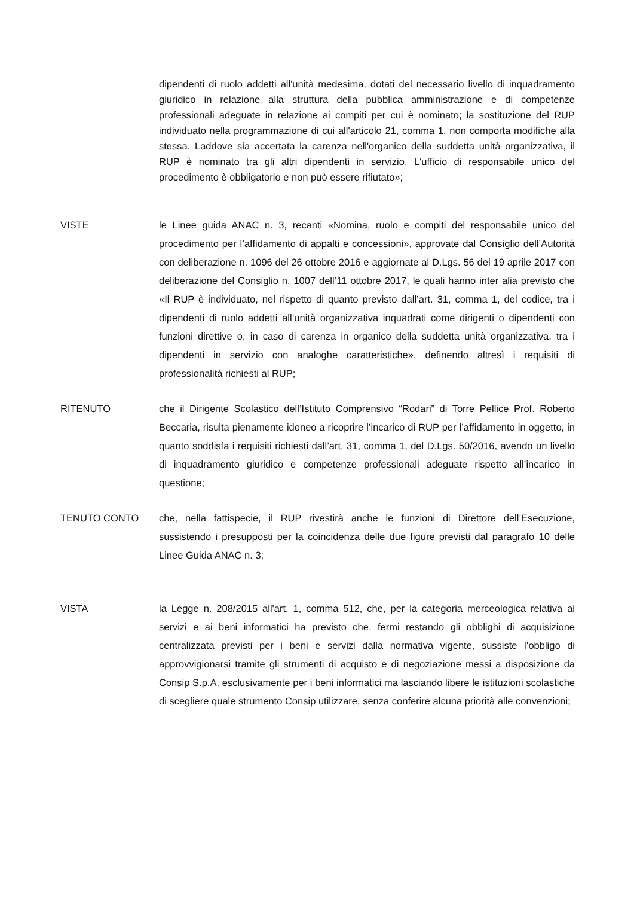dipendenti di ruolo addetti all'unità medesima, dotati del necessario livello di inquadramento giuridico in relazione alla struttura della pubblica amministrazione e di competenze professionali adeguate in relazione ai compiti per cui è nominato; la sostituzione del RUP individuato nella programmazione di cui all'articolo 21, comma 1, non comporta modifiche alla stessa. Laddove sia accertata la carenza nell'organico della suddetta unità organizzativa, il RUP è nominato tra gli altri dipendenti in servizio. L'ufficio di responsabile unico del procedimento è obbligatorio e non può essere rifiutato»;
VISTE le Linee guida ANAC n. 3, recanti «Nomina, ruolo e compiti del responsabile unico del procedimento per l’affidamento di appalti e concessioni», approvate dal Consiglio dell’Autorità con deliberazione n. 1096 del 26 ottobre 2016 e aggiornate al D.Lgs. 56 del 19 aprile 2017 con deliberazione del Consiglio n. 1007 dell’11 ottobre 2017, le quali hanno inter alia previsto che «Il RUP è individuato, nel rispetto di quanto previsto dall’art. 31, comma 1, del codice, tra i dipendenti di ruolo addetti all’unità organizzativa inquadrati come dirigenti o dipendenti con funzioni direttive o, in caso di carenza in organico della suddetta unità organizzativa, tra i dipendenti in servizio con analoghe caratteristiche», definendo altresì i requisiti di professionalità richiesti al RUP;
RITENUTO che il Dirigente Scolastico dell’Istituto Comprensivo “Rodari” di Torre Pellice Prof. Roberto Beccaria, risulta pienamente idoneo a ricoprire l’incarico di RUP per l’affidamento in oggetto, in quanto soddisfa i requisiti richiesti dall’art. 31, comma 1, del D.Lgs. 50/2016, avendo un livello di inquadramento giuridico e competenze professionali adeguate rispetto all’incarico in questione;
TENUTO CONTO che, nella fattispecie, il RUP rivestirà anche le funzioni di Direttore dell’Esecuzione, sussistendo i presupposti per la coincidenza delle due figure previsti dal paragrafo 10 delle Linee Guida ANAC n. 3;
VISTA la Legge n. 208/2015 all'art. 1, comma 512, che, per la categoria merceologica relativa ai servizi e ai beni informatici ha previsto che, fermi restando gli obblighi di acquisizione centralizzata previsti per i beni e servizi dalla normativa vigente, sussiste l’obbligo di approvvigionarsi tramite gli strumenti di acquisto e di negoziazione messi a disposizione da Consip S.p.A. esclusivamente per i beni informatici ma lasciando libere le istituzioni scolastiche di scegliere quale strumento Consip utilizzare, senza conferire alcuna priorità alle convenzioni;